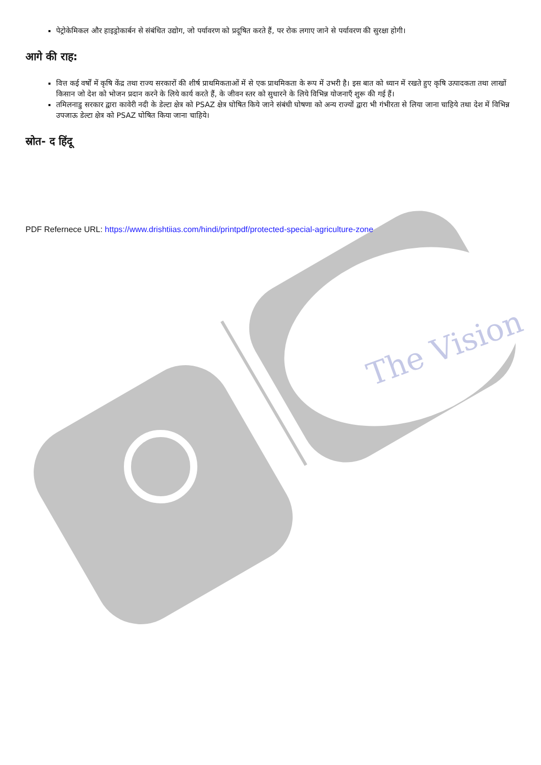The Vision
पेट्रोकेमिकल और हाइड्रोकार्बन से संबंधित उद्योग, जो पर्यावरण को प्रदूषित करते हैं, पर रोक लगाए जाने से पर्यावरण की सुरक्षा होगी।
आगे की राह:
वित्त कई वर्षों में कृषि केंद्र तथा राज्य सरकारों की शीर्ष प्राथमिकताओं में से एक प्राथमिकता के रूप में उभरी है। इस बात को ध्यान में रखते हुए कृषि उत्पादकता तथा लाखों किसान जो देश को भोजन प्रदान करने के लिये कार्य करते हैं, के जीवन स्तर को सुधारने के लिये विभिन्न योजनाएँ शुरू की गई हैं।
तमिलनाडु सरकार द्वारा कावेरी नदी के डेल्टा क्षेत्र को PSAZ क्षेत्र घोषित किये जाने संबंधी घोषणा को अन्य राज्यों द्वारा भी गंभीरता से लिया जाना चाहिये तथा देश में विभिन्न उपजाऊ डेल्टा क्षेत्र को PSAZ घोषित किया जाना चाहिये।
स्रोत- द हिंदू
PDF Refernece URL: https://www.drishtiias.com/hindi/printpdf/protected-special-agriculture-zone